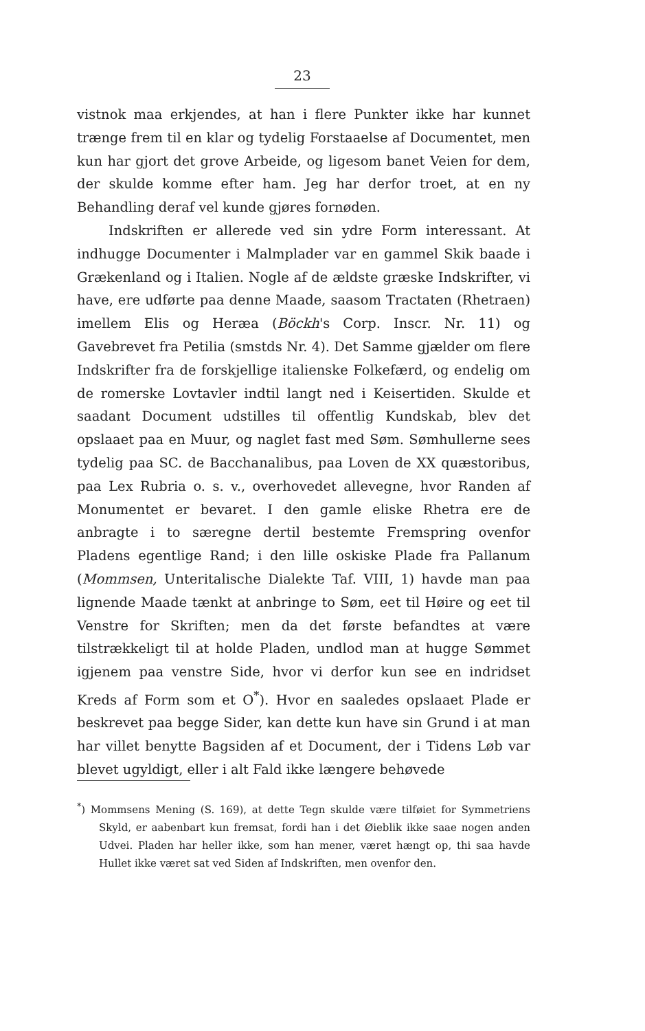23
vistnok maa erkjendes, at han i flere Punkter ikke har kunnet trænge frem til en klar og tydelig Forstaaelse af Documentet, men kun har gjort det grove Arbeide, og ligesom banet Veien for dem, der skulde komme efter ham. Jeg har derfor troet, at en ny Behandling deraf vel kunde gjøres fornøden.
Indskriften er allerede ved sin ydre Form interessant. At indhugge Documenter i Malmplader var en gammel Skik baade i Grækenland og i Italien. Nogle af de ældste græske Indskrifter, vi have, ere udførte paa denne Maade, saasom Tractaten (Rhetraen) imellem Elis og Heræa (Böckh's Corp. Inscr. Nr. 11) og Gavebrevet fra Petilia (smstds Nr. 4). Det Samme gjælder om flere Indskrifter fra de forskjellige italienske Folkefærd, og endelig om de romerske Lovtavler indtil langt ned i Keisertiden. Skulde et saadant Document udstilles til offentlig Kundskab, blev det opslaaet paa en Muur, og naglet fast med Søm. Sømhullerne sees tydelig paa SC. de Bacchanalibus, paa Loven de XX quæstoribus, paa Lex Rubria o. s. v., overhovedet allevegne, hvor Randen af Monumentet er bevaret. I den gamle eliske Rhetra ere de anbragte i to særegne dertil bestemte Fremspring ovenfor Pladens egentlige Rand; i den lille oskiske Plade fra Pallanum (Mommsen, Unteritalische Dialekte Taf. VIII, 1) havde man paa lignende Maade tænkt at anbringe to Søm, eet til Høire og eet til Venstre for Skriften; men da det første befandtes at være tilstrækkeligt til at holde Pladen, undlod man at hugge Sømmet igjenem paa venstre Side, hvor vi derfor kun see en indridset Kreds af Form som et O<sup>*</sup>). Hvor en saaledes opslaaet Plade er beskrevet paa begge Sider, kan dette kun have sin Grund i at man har villet benytte Bagsiden af et Document, der i Tidens Løb var blevet ugyldigt, eller i alt Fald ikke længere behøvede
<sup>*</sup>) Mommsens Mening (S. 169), at dette Tegn skulde være tilføiet for Symmetriens Skyld, er aabenbart kun fremsat, fordi han i det Øieblik ikke saae nogen anden Udvei. Pladen har heller ikke, som han mener, været hængt op, thi saa havde Hullet ikke været sat ved Siden af Indskriften, men ovenfor den.